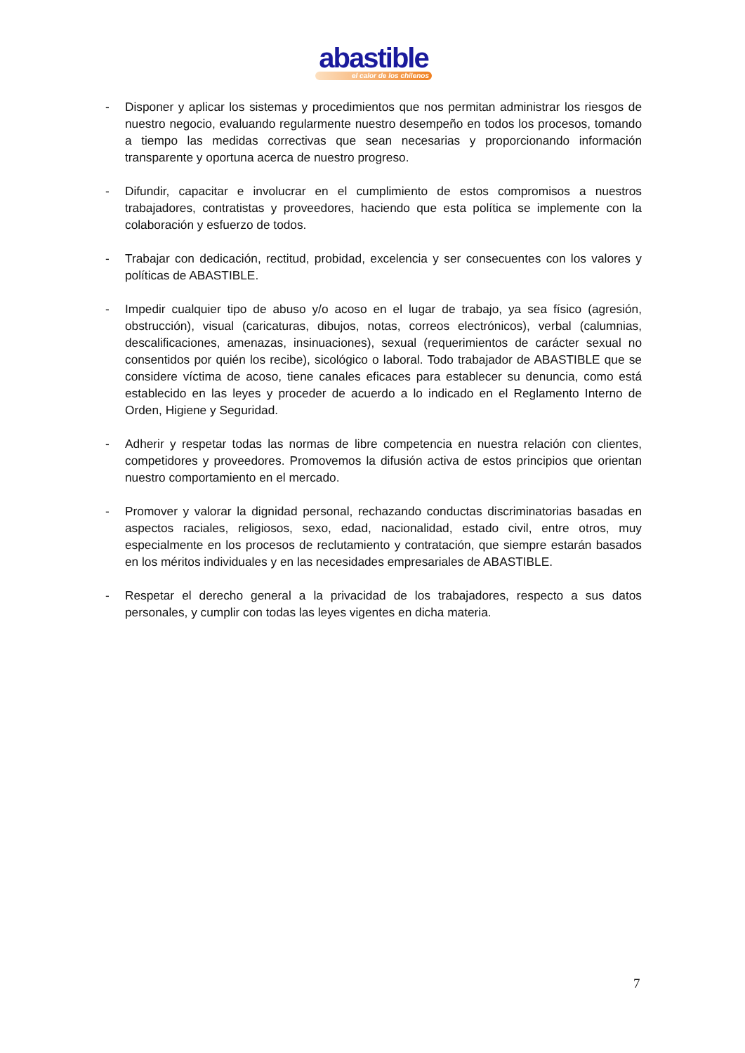abastible
el calor de los chilenos
- Disponer y aplicar los sistemas y procedimientos que nos permitan administrar los riesgos de nuestro negocio, evaluando regularmente nuestro desempeño en todos los procesos, tomando a tiempo las medidas correctivas que sean necesarias y proporcionando información transparente y oportuna acerca de nuestro progreso.
- Difundir, capacitar e involucrar en el cumplimiento de estos compromisos a nuestros trabajadores, contratistas y proveedores, haciendo que esta política se implemente con la colaboración y esfuerzo de todos.
- Trabajar con dedicación, rectitud, probidad, excelencia y ser consecuentes con los valores y políticas de ABASTIBLE.
- Impedir cualquier tipo de abuso y/o acoso en el lugar de trabajo, ya sea físico (agresión, obstrucción), visual (caricaturas, dibujos, notas, correos electrónicos), verbal (calumnias, descalificaciones, amenazas, insinuaciones), sexual (requerimientos de carácter sexual no consentidos por quién los recibe), sicológico o laboral. Todo trabajador de ABASTIBLE que se considere víctima de acoso, tiene canales eficaces para establecer su denuncia, como está establecido en las leyes y proceder de acuerdo a lo indicado en el Reglamento Interno de Orden, Higiene y Seguridad.
- Adherir y respetar todas las normas de libre competencia en nuestra relación con clientes, competidores y proveedores. Promovemos la difusión activa de estos principios que orientan nuestro comportamiento en el mercado.
- Promover y valorar la dignidad personal, rechazando conductas discriminatorias basadas en aspectos raciales, religiosos, sexo, edad, nacionalidad, estado civil, entre otros, muy especialmente en los procesos de reclutamiento y contratación, que siempre estarán basados en los méritos individuales y en las necesidades empresariales de ABASTIBLE.
- Respetar el derecho general a la privacidad de los trabajadores, respecto a sus datos personales, y cumplir con todas las leyes vigentes en dicha materia.
7